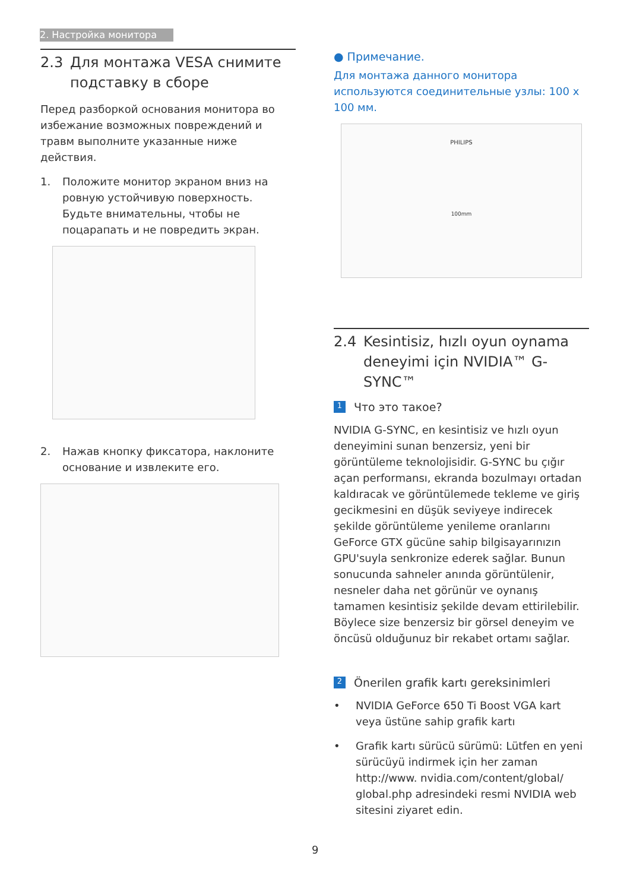2. Настройка монитора
2.3 Для монтажа VESA снимите подставку в сборе
Перед разборкой основания монитора во избежание возможных повреждений и травм выполните указанные ниже действия.
1. Положите монитор экраном вниз на ровную устойчивую поверхность. Будьте внимательны, чтобы не поцарапать и не повредить экран.
2. Нажав кнопку фиксатора, наклоните основание и извлеките его.
● Примечание.
Для монтажа данного монитора используются соединительные узлы: 100 x 100 мм.
PHILIPS
100mm
2.4 Kesintisiz, hızlı oyun oynama deneyimi için NVIDIA™ G-SYNC™
1 Что это такое?
NVIDIA G-SYNC, en kesintisiz ve hızlı oyun deneyimini sunan benzersiz, yeni bir görüntüleme teknolojisidir. G-SYNC bu çığır açan performansı, ekranda bozulmayı ortadan kaldıracak ve görüntülemede tekleme ve giriş gecikmesini en düşük seviyeye indirecek şekilde görüntüleme yenileme oranlarını GeForce GTX gücüne sahip bilgisayarınızın GPU'suyla senkronize ederek sağlar. Bunun sonucunda sahneler anında görüntülenir, nesneler daha net görünür ve oynanış tamamen kesintisiz şekilde devam ettirilebilir. Böylece size benzersiz bir görsel deneyim ve öncüsü olduğunuz bir rekabet ortamı sağlar.
2 Önerilen grafik kartı gereksinimleri
• NVIDIA GeForce 650 Ti Boost VGA kart veya üstüne sahip grafik kartı
• Grafik kartı sürücü sürümü: Lütfen en yeni sürücüyü indirmek için her zaman http://www. nvidia.com/content/global/ global.php adresindeki resmi NVIDIA web sitesini ziyaret edin.
9